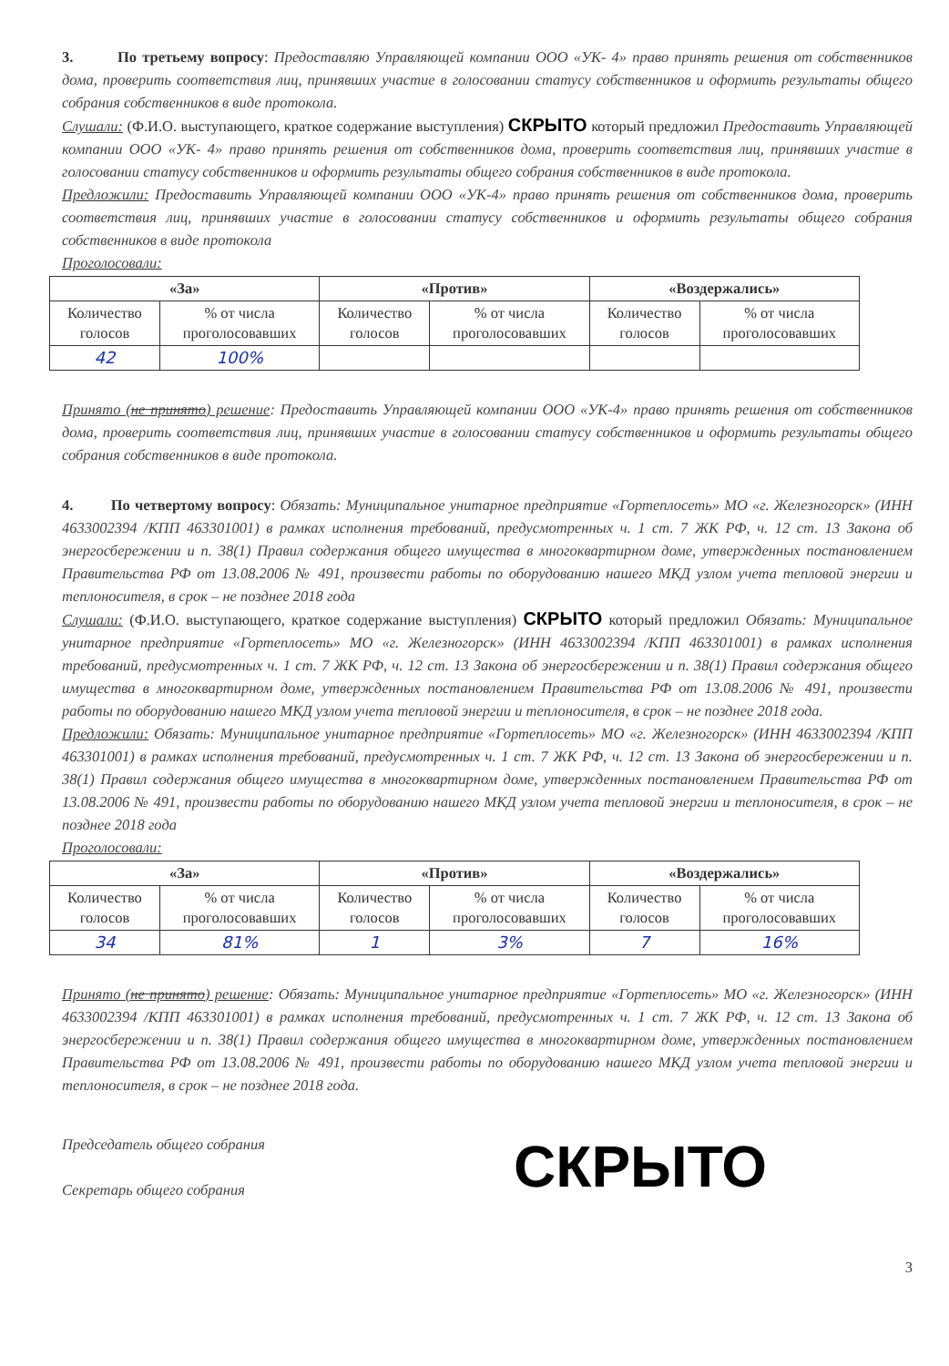3. По третьему вопросу: Предоставляю Управляющей компании ООО «УК- 4» право принять решения от собственников дома, проверить соответствия лиц, принявших участие в голосовании статусу собственников и оформить результаты общего собрания собственников в виде протокола.
Слушали: (Ф.И.О. выступающего, краткое содержание выступления) СКРЫТО который предложил Предоставить Управляющей компании ООО «УК- 4» право принять решения от собственников дома, проверить соответствия лиц, принявших участие в голосовании статусу собственников и оформить результаты общего собрания собственников в виде протокола.
Предложили: Предоставить Управляющей компании ООО «УК-4» право принять решения от собственников дома, проверить соответствия лиц, принявших участие в голосовании статусу собственников и оформить результаты общего собрания собственников в виде протокола
Проголосовали:
| «За» | | «Против» | | «Воздержались» | |
| --- | --- | --- | --- | --- | --- |
| Количество голосов | % от числа проголосовавших | Количество голосов | % от числа проголосовавших | Количество голосов | % от числа проголосовавших |
| 42 | 100% | | | | |
Принято (не принято) решение: Предоставить Управляющей компании ООО «УК-4» право принять решения от собственников дома, проверить соответствия лиц, принявших участие в голосовании статусу собственников и оформить результаты общего собрания собственников в виде протокола.
4. По четвертому вопросу: Обязать: Муниципальное унитарное предприятие «Гортеплосеть» МО «г. Железногорск» (ИНН 4633002394 /КПП 463301001) в рамках исполнения требований, предусмотренных ч. 1 ст. 7 ЖК РФ, ч. 12 ст. 13 Закона об энергосбережении и п. 38(1) Правил содержания общего имущества в многоквартирном доме, утвержденных постановлением Правительства РФ от 13.08.2006 № 491, произвести работы по оборудованию нашего МКД узлом учета тепловой энергии и теплоносителя, в срок – не позднее 2018 года
Слушали: (Ф.И.О. выступающего, краткое содержание выступления) СКРЫТО который предложил Обязать: Муниципальное унитарное предприятие «Гортеплосеть» МО «г. Железногорск» (ИНН 4633002394 /КПП 463301001) в рамках исполнения требований, предусмотренных ч. 1 ст. 7 ЖК РФ, ч. 12 ст. 13 Закона об энергосбережении и п. 38(1) Правил содержания общего имущества в многоквартирном доме, утвержденных постановлением Правительства РФ от 13.08.2006 № 491, произвести работы по оборудованию нашего МКД узлом учета тепловой энергии и теплоносителя, в срок – не позднее 2018 года.
Предложили: Обязать: Муниципальное унитарное предприятие «Гортеплосеть» МО «г. Железногорск» (ИНН 4633002394 /КПП 463301001) в рамках исполнения требований, предусмотренных ч. 1 ст. 7 ЖК РФ, ч. 12 ст. 13 Закона об энергосбережении и п. 38(1) Правил содержания общего имущества в многоквартирном доме, утвержденных постановлением Правительства РФ от 13.08.2006 № 491, произвести работы по оборудованию нашего МКД узлом учета тепловой энергии и теплоносителя, в срок – не позднее 2018 года
Проголосовали:
| «За» | | «Против» | | «Воздержались» | |
| --- | --- | --- | --- | --- | --- |
| Количество голосов | % от числа проголосовавших | Количество голосов | % от числа проголосовавших | Количество голосов | % от числа проголосовавших |
| 34 | 81% | 1 | 3% | 7 | 16% |
Принято (не принято) решение: Обязать: Муниципальное унитарное предприятие «Гортеплосеть» МО «г. Железногорск» (ИНН 4633002394 /КПП 463301001) в рамках исполнения требований, предусмотренных ч. 1 ст. 7 ЖК РФ, ч. 12 ст. 13 Закона об энергосбережении и п. 38(1) Правил содержания общего имущества в многоквартирном доме, утвержденных постановлением Правительства РФ от 13.08.2006 № 491, произвести работы по оборудованию нашего МКД узлом учета тепловой энергии и теплоносителя, в срок – не позднее 2018 года.
Председатель общего собрания
Секретарь общего собрания
СКРЫТО
3